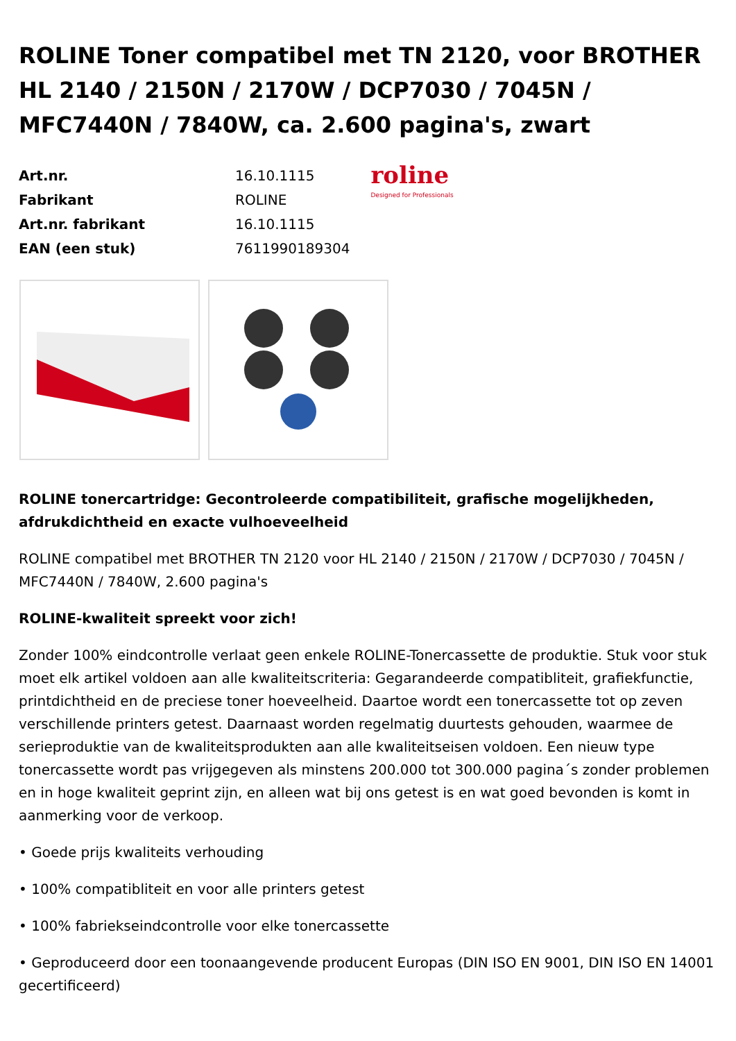ROLINE Toner compatibel met TN 2120, voor BROTHER HL 2140 / 2150N / 2170W / DCP7030 / 7045N / MFC7440N / 7840W, ca. 2.600 pagina's, zwart
| Art.nr. | 16.10.1115 |
| Fabrikant | ROLINE |
| Art.nr. fabrikant | 16.10.1115 |
| EAN (een stuk) | 7611990189304 |
roline
Designed for Professionals
ROLINE tonercartridge: Gecontroleerde compatibiliteit, grafische mogelijkheden, afdrukdichtheid en exacte vulhoeveelheid
ROLINE compatibel met BROTHER TN 2120 voor HL 2140 / 2150N / 2170W / DCP7030 / 7045N / MFC7440N / 7840W, 2.600 pagina's
ROLINE-kwaliteit spreekt voor zich!
Zonder 100% eindcontrolle verlaat geen enkele ROLINE-Tonercassette de produktie. Stuk voor stuk moet elk artikel voldoen aan alle kwaliteitscriteria: Gegarandeerde compatibliteit, grafiekfunctie, printdichtheid en de preciese toner hoeveelheid. Daartoe wordt een tonercassette tot op zeven verschillende printers getest. Daarnaast worden regelmatig duurtests gehouden, waarmee de serieproduktie van de kwaliteitsprodukten aan alle kwaliteitseisen voldoen. Een nieuw type tonercassette wordt pas vrijgegeven als minstens 200.000 tot 300.000 pagina´s zonder problemen en in hoge kwaliteit geprint zijn, en alleen wat bij ons getest is en wat goed bevonden is komt in aanmerking voor de verkoop.
• Goede prijs kwaliteits verhouding
• 100% compatibliteit en voor alle printers getest
• 100% fabriekseindcontrolle voor elke tonercassette
• Geproduceerd door een toonaangevende producent Europas (DIN ISO EN 9001, DIN ISO EN 14001 gecertificeerd)